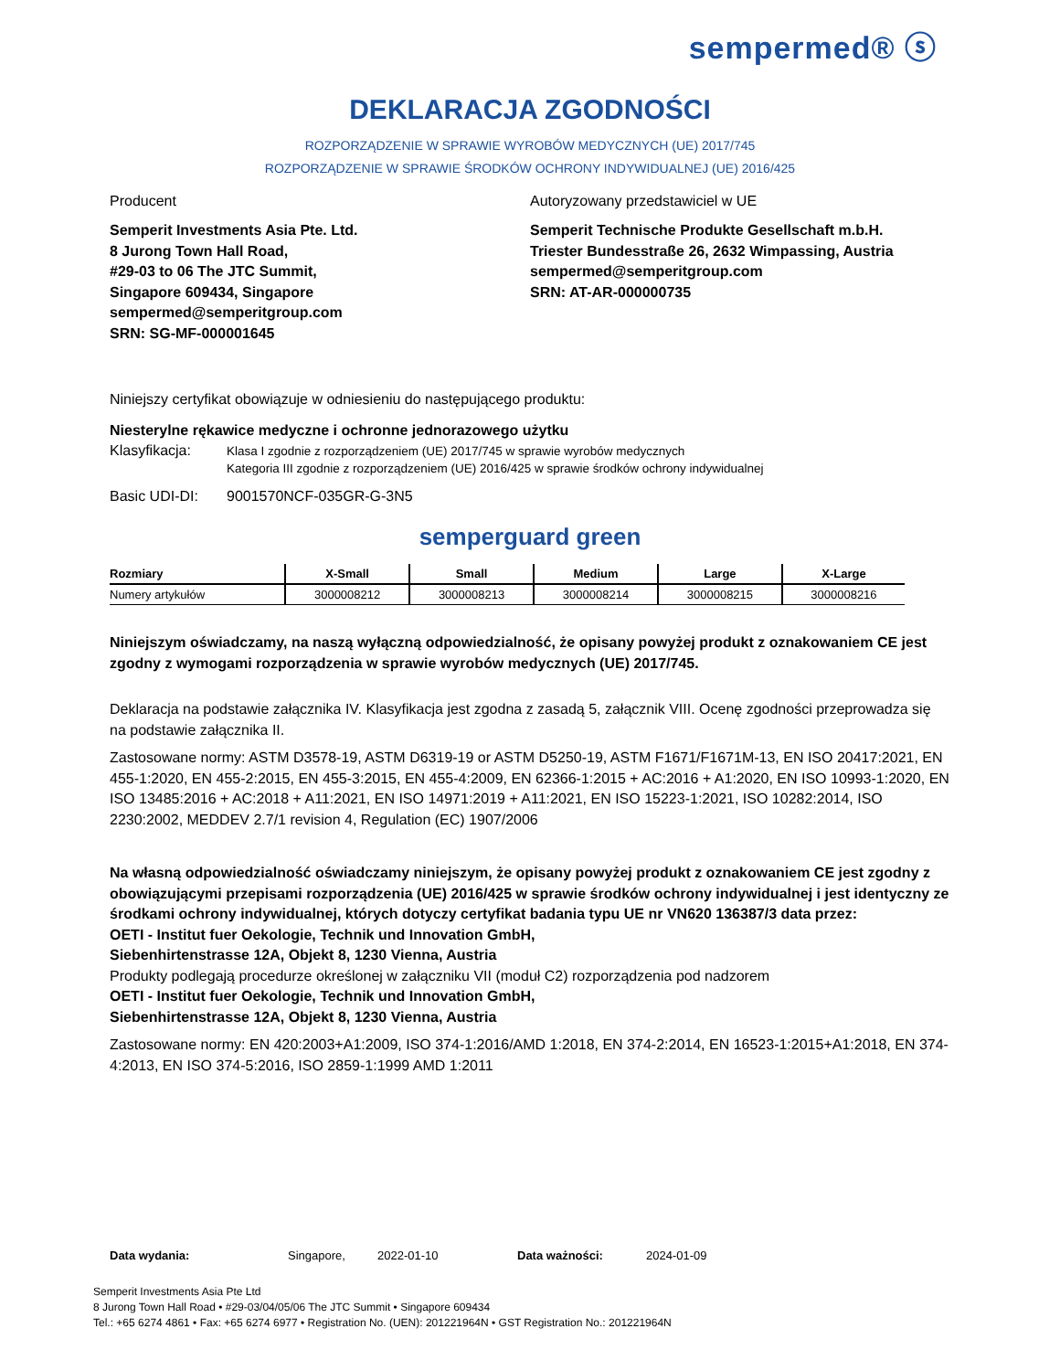sempermed® ⓢ
DEKLARACJA ZGODNOŚCI
ROZPORZĄDZENIE W SPRAWIE WYROBÓW MEDYCZNYCH (UE) 2017/745
ROZPORZĄDZENIE W SPRAWIE ŚRODKÓW OCHRONY INDYWIDUALNEJ (UE) 2016/425
Producent
Semperit Investments Asia Pte. Ltd.
8 Jurong Town Hall Road,
#29-03 to 06 The JTC Summit,
Singapore 609434, Singapore
sempermed@semperitgroup.com
SRN: SG-MF-000001645
Autoryzowany przedstawiciel w UE
Semperit Technische Produkte Gesellschaft m.b.H.
Triester Bundesstraße 26, 2632 Wimpassing, Austria
sempermed@semperitgroup.com
SRN: AT-AR-000000735
Niniejszy certyfikat obowiązuje w odniesieniu do następującego produktu:
Niesterylne rękawice medyczne i ochronne jednorazowego użytku
Klasyfikacja:
Klasa I zgodnie z rozporządzeniem (UE) 2017/745 w sprawie wyrobów medycznych
Kategoria III zgodnie z rozporządzeniem (UE) 2016/425 w sprawie środków ochrony indywidualnej
Basic UDI-DI: 9001570NCF-035GR-G-3N5
semperguard green
| Rozmiary | X-Small | Small | Medium | Large | X-Large |
| --- | --- | --- | --- | --- | --- |
| Numery artykułów | 3000008212 | 3000008213 | 3000008214 | 3000008215 | 3000008216 |
Niniejszym oświadczamy, na naszą wyłączną odpowiedzialność, że opisany powyżej produkt z oznakowaniem CE jest zgodny z wymogami rozporządzenia w sprawie wyrobów medycznych (UE) 2017/745.
Deklaracja na podstawie załącznika IV. Klasyfikacja jest zgodna z zasadą 5, załącznik VIII. Ocenę zgodności przeprowadza się na podstawie załącznika II.
Zastosowane normy: ASTM D3578-19, ASTM D6319-19 or ASTM D5250-19, ASTM F1671/F1671M-13, EN ISO 20417:2021, EN 455-1:2020, EN 455-2:2015, EN 455-3:2015, EN 455-4:2009, EN 62366-1:2015 + AC:2016 + A1:2020, EN ISO 10993-1:2020, EN ISO 13485:2016 + AC:2018 + A11:2021, EN ISO 14971:2019 + A11:2021, EN ISO 15223-1:2021, ISO 10282:2014, ISO 2230:2002, MEDDEV 2.7/1 revision 4, Regulation (EC) 1907/2006
Na własną odpowiedzialność oświadczamy niniejszym, że opisany powyżej produkt z oznakowaniem CE jest zgodny z obowiązującymi przepisami rozporządzenia (UE) 2016/425 w sprawie środków ochrony indywidualnej i jest identyczny ze środkami ochrony indywidualnej, których dotyczy certyfikat badania typu UE nr VN620 136387/3 data przez:
OETI - Institut fuer Oekologie, Technik und Innovation GmbH,
Siebenhirtenstrasse 12A, Objekt 8, 1230 Vienna, Austria
Produkty podlegają procedurze określonej w załączniku VII (moduł C2) rozporządzenia pod nadzorem
OETI - Institut fuer Oekologie, Technik und Innovation GmbH,
Siebenhirtenstrasse 12A, Objekt 8, 1230 Vienna, Austria
Zastosowane normy: EN 420:2003+A1:2009, ISO 374-1:2016/AMD 1:2018, EN 374-2:2014, EN 16523-1:2015+A1:2018, EN 374-4:2013, EN ISO 374-5:2016, ISO 2859-1:1999 AMD 1:2011
Data wydania: Singapore, 2022-01-10 Data ważności: 2024-01-09
Semperit Investments Asia Pte Ltd
8 Jurong Town Hall Road • #29-03/04/05/06 The JTC Summit • Singapore 609434
Tel.: +65 6274 4861 • Fax: +65 6274 6977 • Registration No. (UEN): 201221964N • GST Registration No.: 201221964N